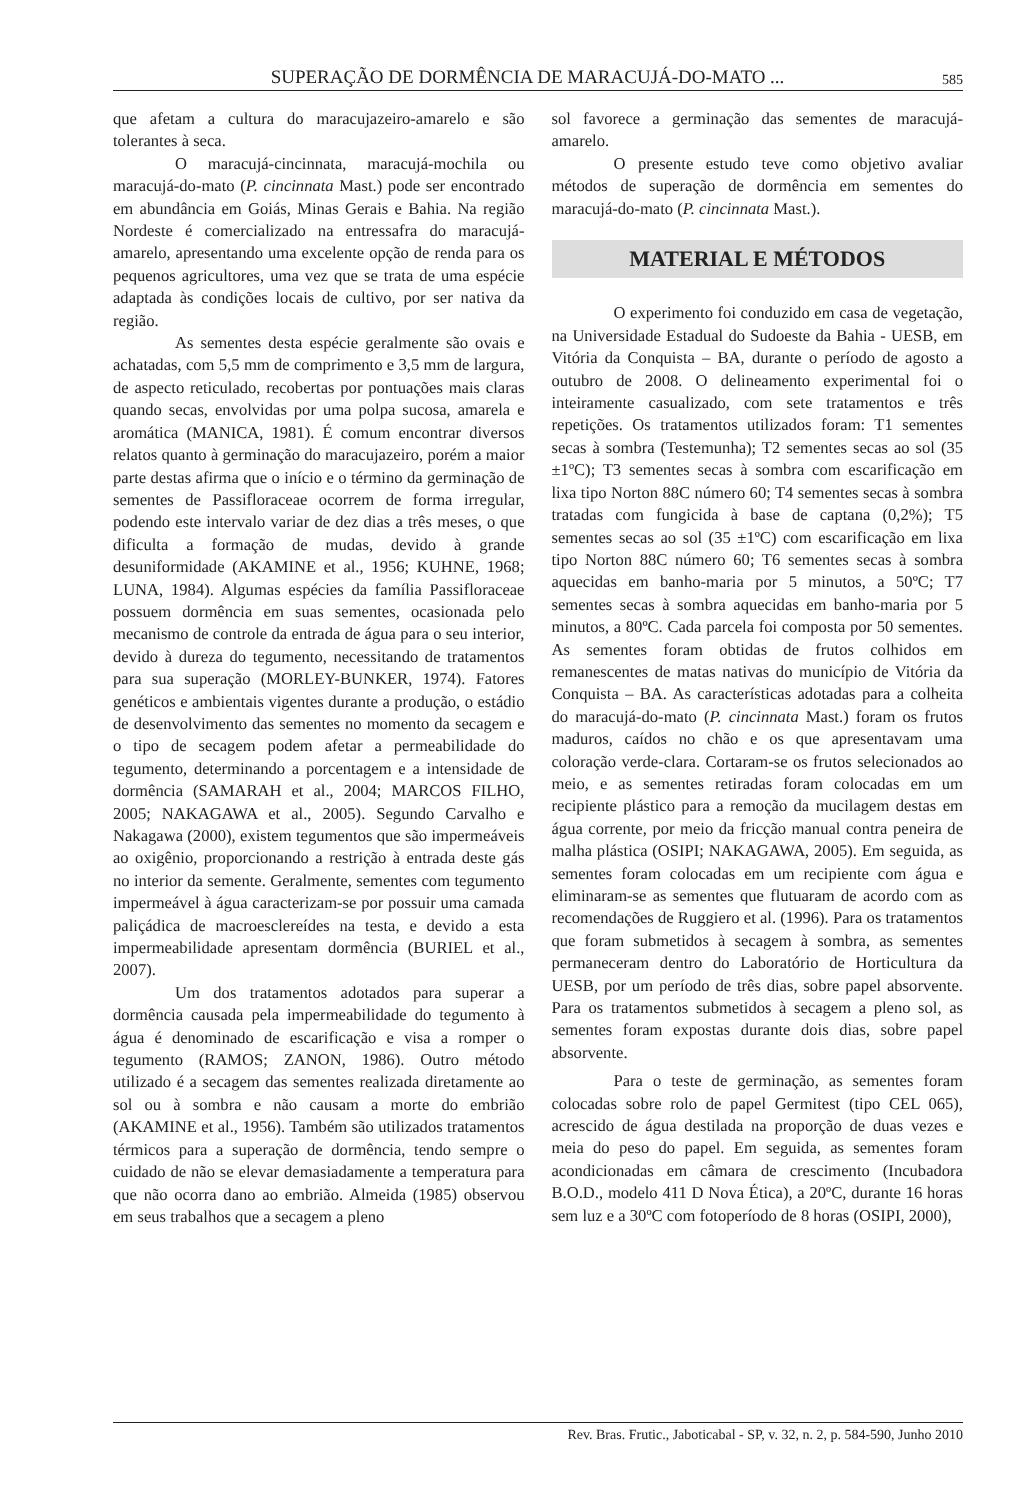SUPERAÇÃO DE DORMÊNCIA DE MARACUJÁ-DO-MATO ... 585
que afetam a cultura do maracujazeiro-amarelo e são tolerantes à seca.
O maracujá-cincinnata, maracujá-mochila ou maracujá-do-mato (P. cincinnata Mast.) pode ser encontrado em abundância em Goiás, Minas Gerais e Bahia. Na região Nordeste é comercializado na entressafra do maracujá-amarelo, apresentando uma excelente opção de renda para os pequenos agricultores, uma vez que se trata de uma espécie adaptada às condições locais de cultivo, por ser nativa da região.
As sementes desta espécie geralmente são ovais e achatadas, com 5,5 mm de comprimento e 3,5 mm de largura, de aspecto reticulado, recobertas por pontuações mais claras quando secas, envolvidas por uma polpa sucosa, amarela e aromática (MANICA, 1981). É comum encontrar diversos relatos quanto à germinação do maracujazeiro, porém a maior parte destas afirma que o início e o término da germinação de sementes de Passifloraceae ocorrem de forma irregular, podendo este intervalo variar de dez dias a três meses, o que dificulta a formação de mudas, devido à grande desuniformidade (AKAMINE et al., 1956; KUHNE, 1968; LUNA, 1984). Algumas espécies da família Passifloraceae possuem dormência em suas sementes, ocasionada pelo mecanismo de controle da entrada de água para o seu interior, devido à dureza do tegumento, necessitando de tratamentos para sua superação (MORLEY-BUNKER, 1974). Fatores genéticos e ambientais vigentes durante a produção, o estádio de desenvolvimento das sementes no momento da secagem e o tipo de secagem podem afetar a permeabilidade do tegumento, determinando a porcentagem e a intensidade de dormência (SAMARAH et al., 2004; MARCOS FILHO, 2005; NAKAGAWA et al., 2005). Segundo Carvalho e Nakagawa (2000), existem tegumentos que são impermeáveis ao oxigênio, proporcionando a restrição à entrada deste gás no interior da semente. Geralmente, sementes com tegumento impermeável à água caracterizam-se por possuir uma camada paliçádica de macroesclereídes na testa, e devido a esta impermeabilidade apresentam dormência (BURIEL et al., 2007).
Um dos tratamentos adotados para superar a dormência causada pela impermeabilidade do tegumento à água é denominado de escarificação e visa a romper o tegumento (RAMOS; ZANON, 1986). Outro método utilizado é a secagem das sementes realizada diretamente ao sol ou à sombra e não causam a morte do embrião (AKAMINE et al., 1956). Também são utilizados tratamentos térmicos para a superação de dormência, tendo sempre o cuidado de não se elevar demasiadamente a temperatura para que não ocorra dano ao embrião. Almeida (1985) observou em seus trabalhos que a secagem a pleno
sol favorece a germinação das sementes de maracujá-amarelo.
O presente estudo teve como objetivo avaliar métodos de superação de dormência em sementes do maracujá-do-mato (P. cincinnata Mast.).
MATERIAL E MÉTODOS
O experimento foi conduzido em casa de vegetação, na Universidade Estadual do Sudoeste da Bahia - UESB, em Vitória da Conquista – BA, durante o período de agosto a outubro de 2008. O delineamento experimental foi o inteiramente casualizado, com sete tratamentos e três repetições. Os tratamentos utilizados foram: T1 sementes secas à sombra (Testemunha); T2 sementes secas ao sol (35 ±1ºC); T3 sementes secas à sombra com escarificação em lixa tipo Norton 88C número 60; T4 sementes secas à sombra tratadas com fungicida à base de captana (0,2%); T5 sementes secas ao sol (35 ±1ºC) com escarificação em lixa tipo Norton 88C número 60; T6 sementes secas à sombra aquecidas em banho-maria por 5 minutos, a 50ºC; T7 sementes secas à sombra aquecidas em banho-maria por 5 minutos, a 80ºC. Cada parcela foi composta por 50 sementes. As sementes foram obtidas de frutos colhidos em remanescentes de matas nativas do município de Vitória da Conquista – BA. As características adotadas para a colheita do maracujá-do-mato (P. cincinnata Mast.) foram os frutos maduros, caídos no chão e os que apresentavam uma coloração verde-clara. Cortaram-se os frutos selecionados ao meio, e as sementes retiradas foram colocadas em um recipiente plástico para a remoção da mucilagem destas em água corrente, por meio da fricção manual contra peneira de malha plástica (OSIPI; NAKAGAWA, 2005). Em seguida, as sementes foram colocadas em um recipiente com água e eliminaram-se as sementes que flutuaram de acordo com as recomendações de Ruggiero et al. (1996). Para os tratamentos que foram submetidos à secagem à sombra, as sementes permaneceram dentro do Laboratório de Horticultura da UESB, por um período de três dias, sobre papel absorvente. Para os tratamentos submetidos à secagem a pleno sol, as sementes foram expostas durante dois dias, sobre papel absorvente.
Para o teste de germinação, as sementes foram colocadas sobre rolo de papel Germitest (tipo CEL 065), acrescido de água destilada na proporção de duas vezes e meia do peso do papel. Em seguida, as sementes foram acondicionadas em câmara de crescimento (Incubadora B.O.D., modelo 411 D Nova Ética), a 20ºC, durante 16 horas sem luz e a 30ºC com fotoperíodo de 8 horas (OSIPI, 2000),
Rev. Bras. Frutic., Jaboticabal - SP, v. 32, n. 2, p. 584-590, Junho 2010